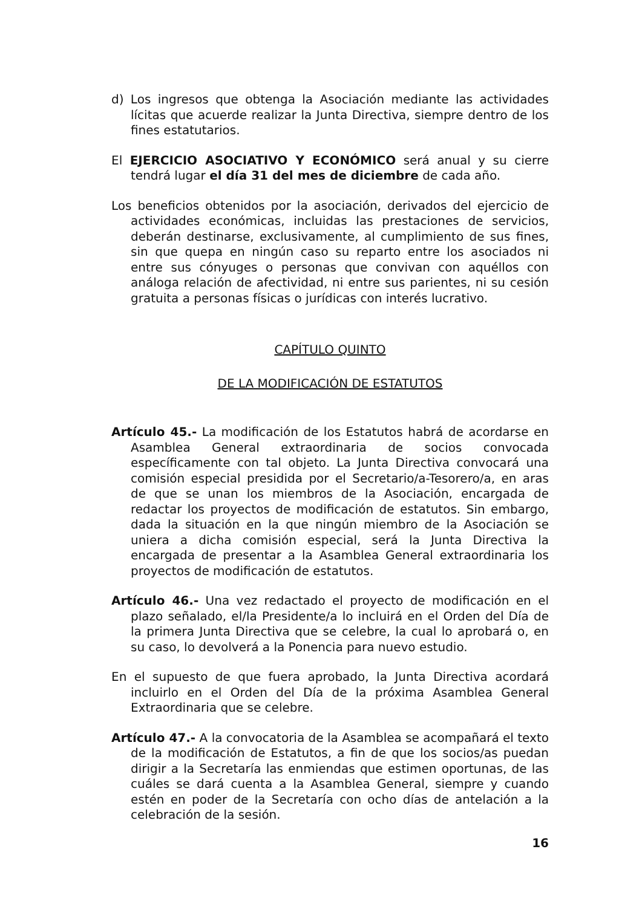d) Los ingresos que obtenga la Asociación mediante las actividades lícitas que acuerde realizar la Junta Directiva, siempre dentro de los fines estatutarios.
El EJERCICIO ASOCIATIVO Y ECONÓMICO será anual y su cierre tendrá lugar el día 31 del mes de diciembre de cada año.
Los beneficios obtenidos por la asociación, derivados del ejercicio de actividades económicas, incluidas las prestaciones de servicios, deberán destinarse, exclusivamente, al cumplimiento de sus fines, sin que quepa en ningún caso su reparto entre los asociados ni entre sus cónyuges o personas que convivan con aquéllos con análoga relación de afectividad, ni entre sus parientes, ni su cesión gratuita a personas físicas o jurídicas con interés lucrativo.
CAPÍTULO QUINTO
DE LA MODIFICACIÓN DE ESTATUTOS
Artículo 45.- La modificación de los Estatutos habrá de acordarse en Asamblea General extraordinaria de socios convocada específicamente con tal objeto. La Junta Directiva convocará una comisión especial presidida por el Secretario/a-Tesorero/a, en aras de que se unan los miembros de la Asociación, encargada de redactar los proyectos de modificación de estatutos. Sin embargo, dada la situación en la que ningún miembro de la Asociación se uniera a dicha comisión especial, será la Junta Directiva la encargada de presentar a la Asamblea General extraordinaria los proyectos de modificación de estatutos.
Artículo 46.- Una vez redactado el proyecto de modificación en el plazo señalado, el/la Presidente/a lo incluirá en el Orden del Día de la primera Junta Directiva que se celebre, la cual lo aprobará o, en su caso, lo devolverá a la Ponencia para nuevo estudio.
En el supuesto de que fuera aprobado, la Junta Directiva acordará incluirlo en el Orden del Día de la próxima Asamblea General Extraordinaria que se celebre.
Artículo 47.- A la convocatoria de la Asamblea se acompañará el texto de la modificación de Estatutos, a fin de que los socios/as puedan dirigir a la Secretaría las enmiendas que estimen oportunas, de las cuáles se dará cuenta a la Asamblea General, siempre y cuando estén en poder de la Secretaría con ocho días de antelación a la celebración de la sesión.
16